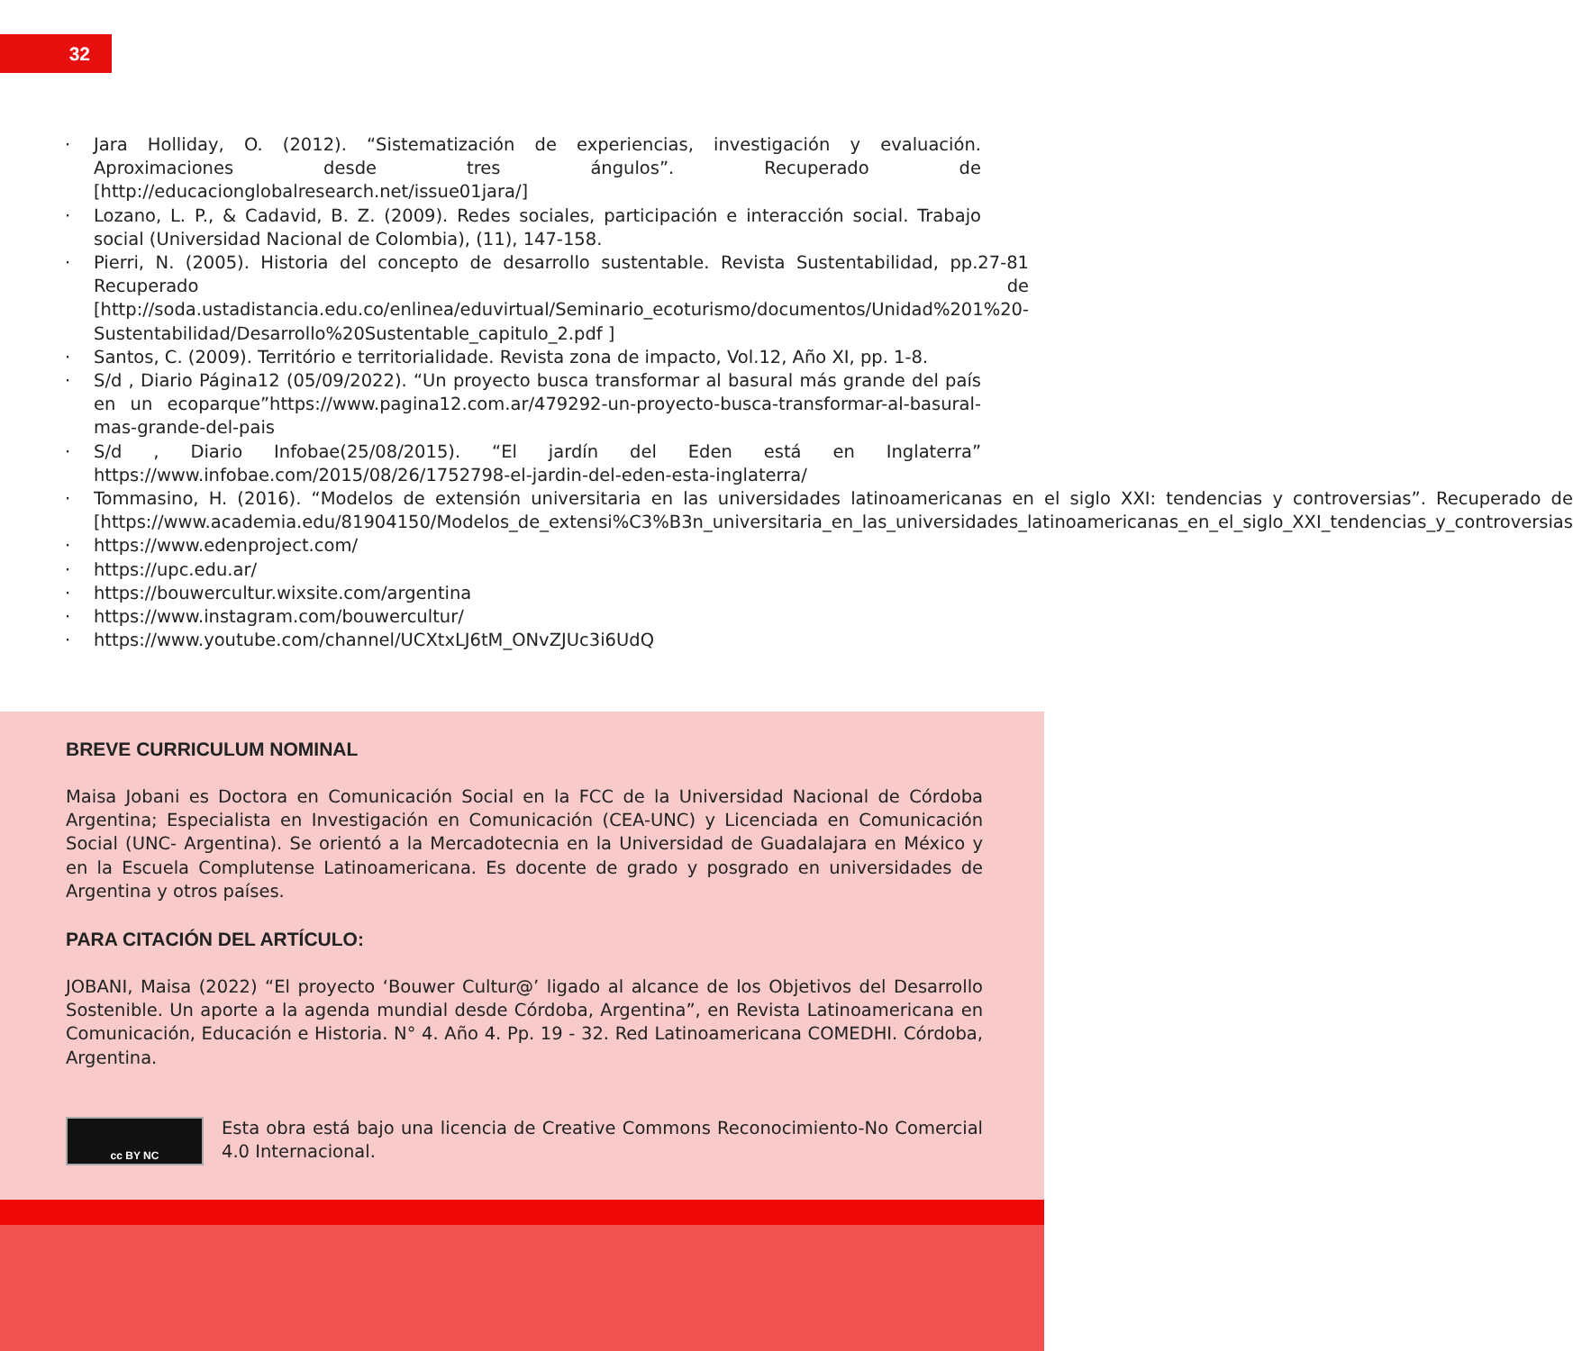32
· Jara Holliday, O. (2012). “Sistematización de experiencias, investigación y evaluación. Aproximaciones desde tres ángulos”. Recuperado de [http://educacionglobalresearch.net/issue01jara/]
· Lozano, L. P., & Cadavid, B. Z. (2009). Redes sociales, participación e interacción social. Trabajo social (Universidad Nacional de Colombia), (11), 147-158.
· Pierri, N. (2005). Historia del concepto de desarrollo sustentable. Revista Sustentabilidad, pp.27-81 Recuperado de [http://soda.ustadistancia.edu.co/enlinea/eduvirtual/Seminario_ecoturismo/documentos/Unidad%201%20-Sustentabilidad/Desarrollo%20Sustentable_capitulo_2.pdf ]
· Santos, C. (2009). Território e territorialidade. Revista zona de impacto, Vol.12, Año XI, pp. 1-8.
· S/d , Diario Página12 (05/09/2022). “Un proyecto busca transformar al basural más grande del país en un ecoparque”https://www.pagina12.com.ar/479292-un-proyecto-busca-transformar-al-basural-mas-grande-del-pais
· S/d , Diario Infobae(25/08/2015). “El jardín del Eden está en Inglaterra” https://www.infobae.com/2015/08/26/1752798-el-jardin-del-eden-esta-inglaterra/
· Tommasino, H. (2016). “Modelos de extensión universitaria en las universidades latinoamericanas en el siglo XXI: tendencias y controversias”. Recuperado de [https://www.academia.edu/81904150/Modelos_de_extensi%C3%B3n_universitaria_en_las_universidades_latinoamericanas_en_el_siglo_XXI_tendencias_y_controversias
· https://www.edenproject.com/
· https://upc.edu.ar/
· https://bouwercultur.wixsite.com/argentina
· https://www.instagram.com/bouwercultur/
· https://www.youtube.com/channel/UCXtxLJ6tM_ONvZJUc3i6UdQ
BREVE CURRICULUM NOMINAL
Maisa Jobani es Doctora en Comunicación Social en la FCC de la Universidad Nacional de Córdoba Argentina; Especialista en Investigación en Comunicación (CEA-UNC) y Licenciada en Comunicación Social (UNC- Argentina). Se orientó a la Mercadotecnia en la Universidad de Guadalajara en México y en la Escuela Complutense Latinoamericana. Es docente de grado y posgrado en universidades de Argentina y otros países.
PARA CITACIÓN DEL ARTÍCULO:
JOBANI, Maisa (2022) “El proyecto ‘Bouwer Cultur@’ ligado al alcance de los Objetivos del Desarrollo Sostenible. Un aporte a la agenda mundial desde Córdoba, Argentina”, en Revista Latinoamericana en Comunicación, Educación e Historia. N° 4. Año 4. Pp. 19 - 32. Red Latinoamericana COMEDHI. Córdoba, Argentina.
cc BY NC
Esta obra está bajo una licencia de Creative Commons Reconocimiento-No Comercial 4.0 Internacional.